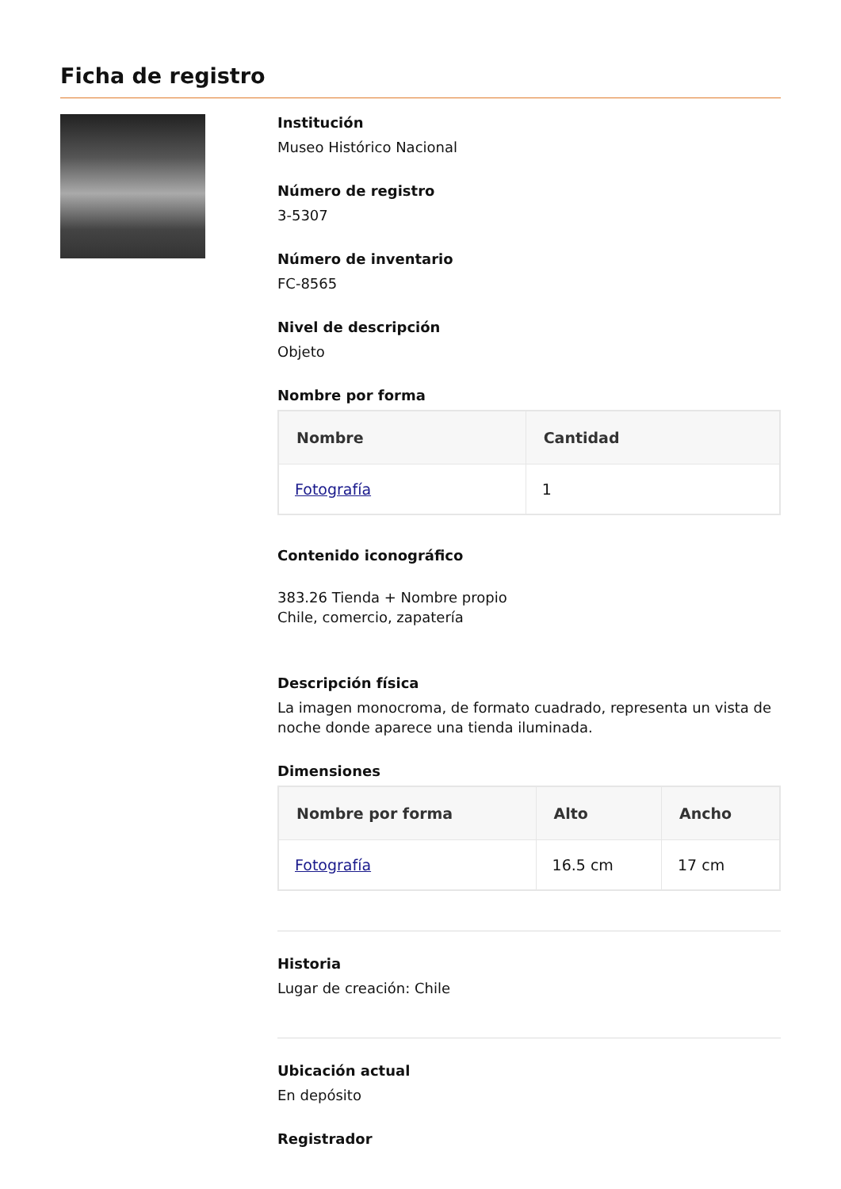Ficha de registro
Institución
Museo Histórico Nacional
Número de registro
3-5307
Número de inventario
FC-8565
Nivel de descripción
Objeto
Nombre por forma
| Nombre | Cantidad |
| --- | --- |
| Fotografía | 1 |
Contenido iconográfico
383.26 Tienda + Nombre propio
Chile, comercio, zapatería
Descripción física
La imagen monocroma, de formato cuadrado, representa un vista de noche donde aparece una tienda iluminada.
Dimensiones
| Nombre por forma | Alto | Ancho |
| --- | --- | --- |
| Fotografía | 16.5 cm | 17 cm |
Historia
Lugar de creación: Chile
Ubicación actual
En depósito
Registrador